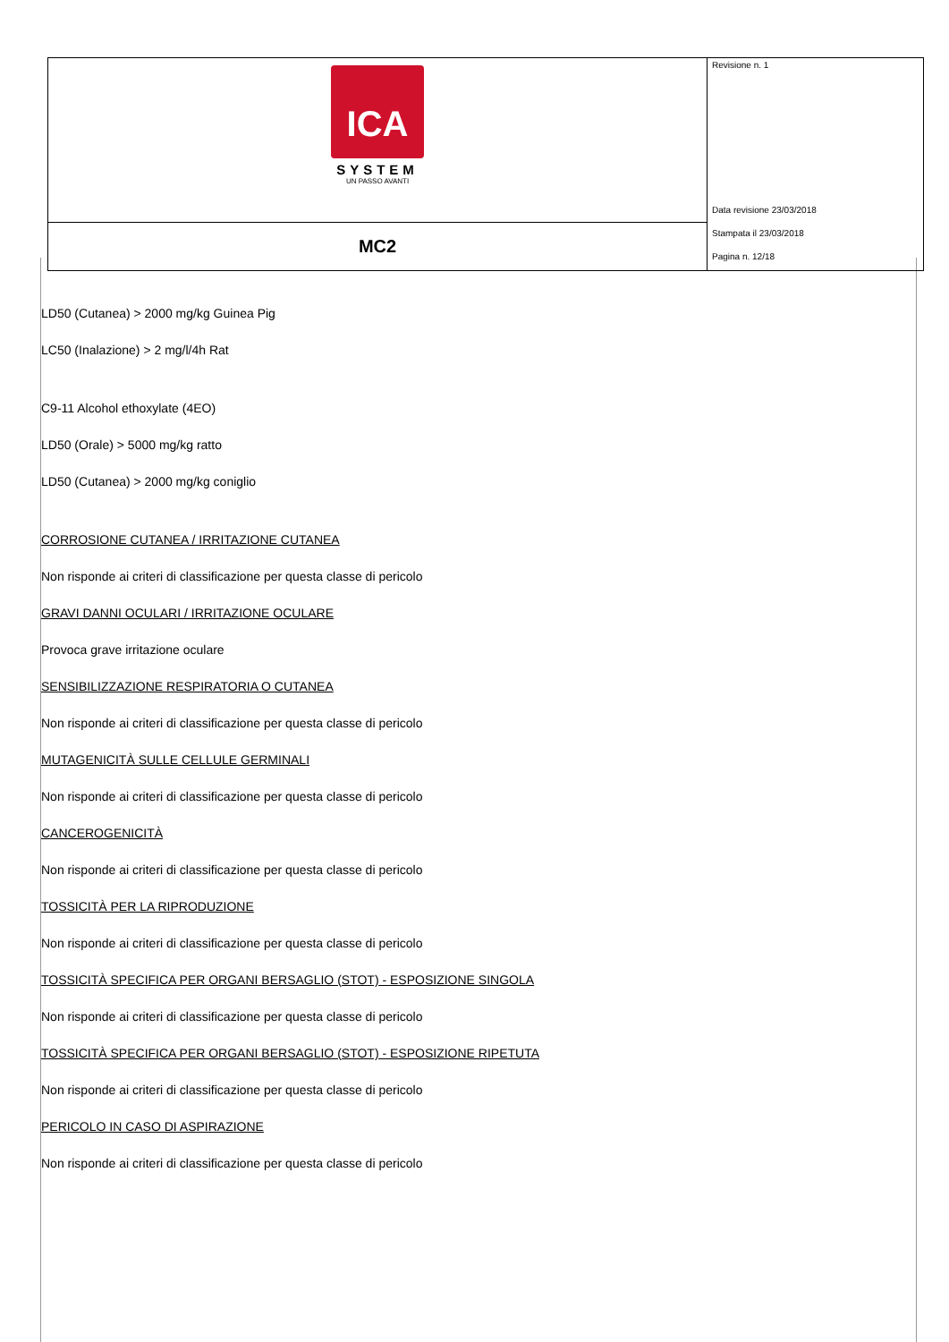| ICA SYSTEM UN PASSO AVANTI | Revisione n. 1 Data revisione 23/03/2018 Stampata il 23/03/2018 Pagina n. 12/18 |
| MC2 | |
LD50 (Cutanea) > 2000 mg/kg Guinea Pig
LC50 (Inalazione) > 2 mg/l/4h Rat
C9-11 Alcohol ethoxylate (4EO)
LD50 (Orale) > 5000 mg/kg ratto
LD50 (Cutanea) > 2000 mg/kg coniglio
CORROSIONE CUTANEA / IRRITAZIONE CUTANEA
Non risponde ai criteri di classificazione per questa classe di pericolo
GRAVI DANNI OCULARI / IRRITAZIONE OCULARE
Provoca grave irritazione oculare
SENSIBILIZZAZIONE RESPIRATORIA O CUTANEA
Non risponde ai criteri di classificazione per questa classe di pericolo
MUTAGENICITÀ SULLE CELLULE GERMINALI
Non risponde ai criteri di classificazione per questa classe di pericolo
CANCEROGENICITÀ
Non risponde ai criteri di classificazione per questa classe di pericolo
TOSSICITÀ PER LA RIPRODUZIONE
Non risponde ai criteri di classificazione per questa classe di pericolo
TOSSICITÀ SPECIFICA PER ORGANI BERSAGLIO (STOT) - ESPOSIZIONE SINGOLA
Non risponde ai criteri di classificazione per questa classe di pericolo
TOSSICITÀ SPECIFICA PER ORGANI BERSAGLIO (STOT) - ESPOSIZIONE RIPETUTA
Non risponde ai criteri di classificazione per questa classe di pericolo
PERICOLO IN CASO DI ASPIRAZIONE
Non risponde ai criteri di classificazione per questa classe di pericolo